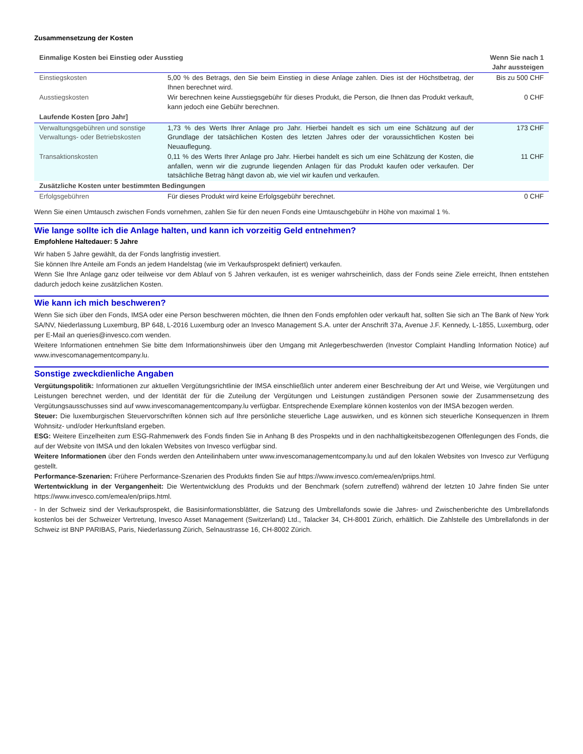Zusammensetzung der Kosten
| Einmalige Kosten bei Einstieg oder Ausstieg | | Wenn Sie nach 1 Jahr aussteigen |
| --- | --- | --- |
| Einstiegskosten | 5,00 % des Betrags, den Sie beim Einstieg in diese Anlage zahlen. Dies ist der Höchstbetrag, der Ihnen berechnet wird. | Bis zu 500 CHF |
| Ausstiegskosten | Wir berechnen keine Ausstiegsgebühr für dieses Produkt, die Person, die Ihnen das Produkt verkauft, kann jedoch eine Gebühr berechnen. | 0 CHF |
| Laufende Kosten [pro Jahr] | | |
| Verwaltungsgebühren und sonstige Verwaltungs- oder Betriebskosten | 1,73 % des Werts Ihrer Anlage pro Jahr. Hierbei handelt es sich um eine Schätzung auf der Grundlage der tatsächlichen Kosten des letzten Jahres oder der voraussichtlichen Kosten bei Neuauflegung. | 173 CHF |
| Transaktionskosten | 0,11 % des Werts Ihrer Anlage pro Jahr. Hierbei handelt es sich um eine Schätzung der Kosten, die anfallen, wenn wir die zugrunde liegenden Anlagen für das Produkt kaufen oder verkaufen. Der tatsächliche Betrag hängt davon ab, wie viel wir kaufen und verkaufen. | 11 CHF |
| Zusätzliche Kosten unter bestimmten Bedingungen | | |
| Erfolgsgebühren | Für dieses Produkt wird keine Erfolgsgebühr berechnet. | 0 CHF |
Wenn Sie einen Umtausch zwischen Fonds vornehmen, zahlen Sie für den neuen Fonds eine Umtauschgebühr in Höhe von maximal 1 %.
Wie lange sollte ich die Anlage halten, und kann ich vorzeitig Geld entnehmen?
Empfohlene Haltedauer: 5 Jahre
Wir haben 5 Jahre gewählt, da der Fonds langfristig investiert.
Sie können Ihre Anteile am Fonds an jedem Handelstag (wie im Verkaufsprospekt definiert) verkaufen.
Wenn Sie Ihre Anlage ganz oder teilweise vor dem Ablauf von 5 Jahren verkaufen, ist es weniger wahrscheinlich, dass der Fonds seine Ziele erreicht, Ihnen entstehen dadurch jedoch keine zusätzlichen Kosten.
Wie kann ich mich beschweren?
Wenn Sie sich über den Fonds, IMSA oder eine Person beschweren möchten, die Ihnen den Fonds empfohlen oder verkauft hat, sollten Sie sich an The Bank of New York SA/NV, Niederlassung Luxemburg, BP 648, L-2016 Luxemburg oder an Invesco Management S.A. unter der Anschrift 37a, Avenue J.F. Kennedy, L-1855, Luxemburg, oder per E-Mail an queries@invesco.com wenden.
Weitere Informationen entnehmen Sie bitte dem Informationshinweis über den Umgang mit Anlegerbeschwerden (Investor Complaint Handling Information Notice) auf www.invescomanagementcompany.lu.
Sonstige zweckdienliche Angaben
Vergütungspolitik: Informationen zur aktuellen Vergütungsrichtlinie der IMSA einschließlich unter anderem einer Beschreibung der Art und Weise, wie Vergütungen und Leistungen berechnet werden, und der Identität der für die Zuteilung der Vergütungen und Leistungen zuständigen Personen sowie der Zusammensetzung des Vergütungsausschusses sind auf www.invescomanagementcompany.lu verfügbar. Entsprechende Exemplare können kostenlos von der IMSA bezogen werden.
Steuer: Die luxemburgischen Steuervorschriften können sich auf Ihre persönliche steuerliche Lage auswirken, und es können sich steuerliche Konsequenzen in Ihrem Wohnsitz- und/oder Herkunftsland ergeben.
ESG: Weitere Einzelheiten zum ESG-Rahmenwerk des Fonds finden Sie in Anhang B des Prospekts und in den nachhaltigkeitsbezogenen Offenlegungen des Fonds, die auf der Website von IMSA und den lokalen Websites von Invesco verfügbar sind.
Weitere Informationen über den Fonds werden den Anteilinhabern unter www.invescomanagementcompany.lu und auf den lokalen Websites von Invesco zur Verfügung gestellt.
Performance-Szenarien: Frühere Performance-Szenarien des Produkts finden Sie auf https://www.invesco.com/emea/en/priips.html.
Wertentwicklung in der Vergangenheit: Die Wertentwicklung des Produkts und der Benchmark (sofern zutreffend) während der letzten 10 Jahre finden Sie unter https://www.invesco.com/emea/en/priips.html.
- In der Schweiz sind der Verkaufsprospekt, die Basisinformationsblätter, die Satzung des Umbrellafonds sowie die Jahres- und Zwischenberichte des Umbrellafonds kostenlos bei der Schweizer Vertretung, Invesco Asset Management (Switzerland) Ltd., Talacker 34, CH-8001 Zürich, erhältlich. Die Zahlstelle des Umbrellafonds in der Schweiz ist BNP PARIBAS, Paris, Niederlassung Zürich, Selnaustrasse 16, CH-8002 Zürich.